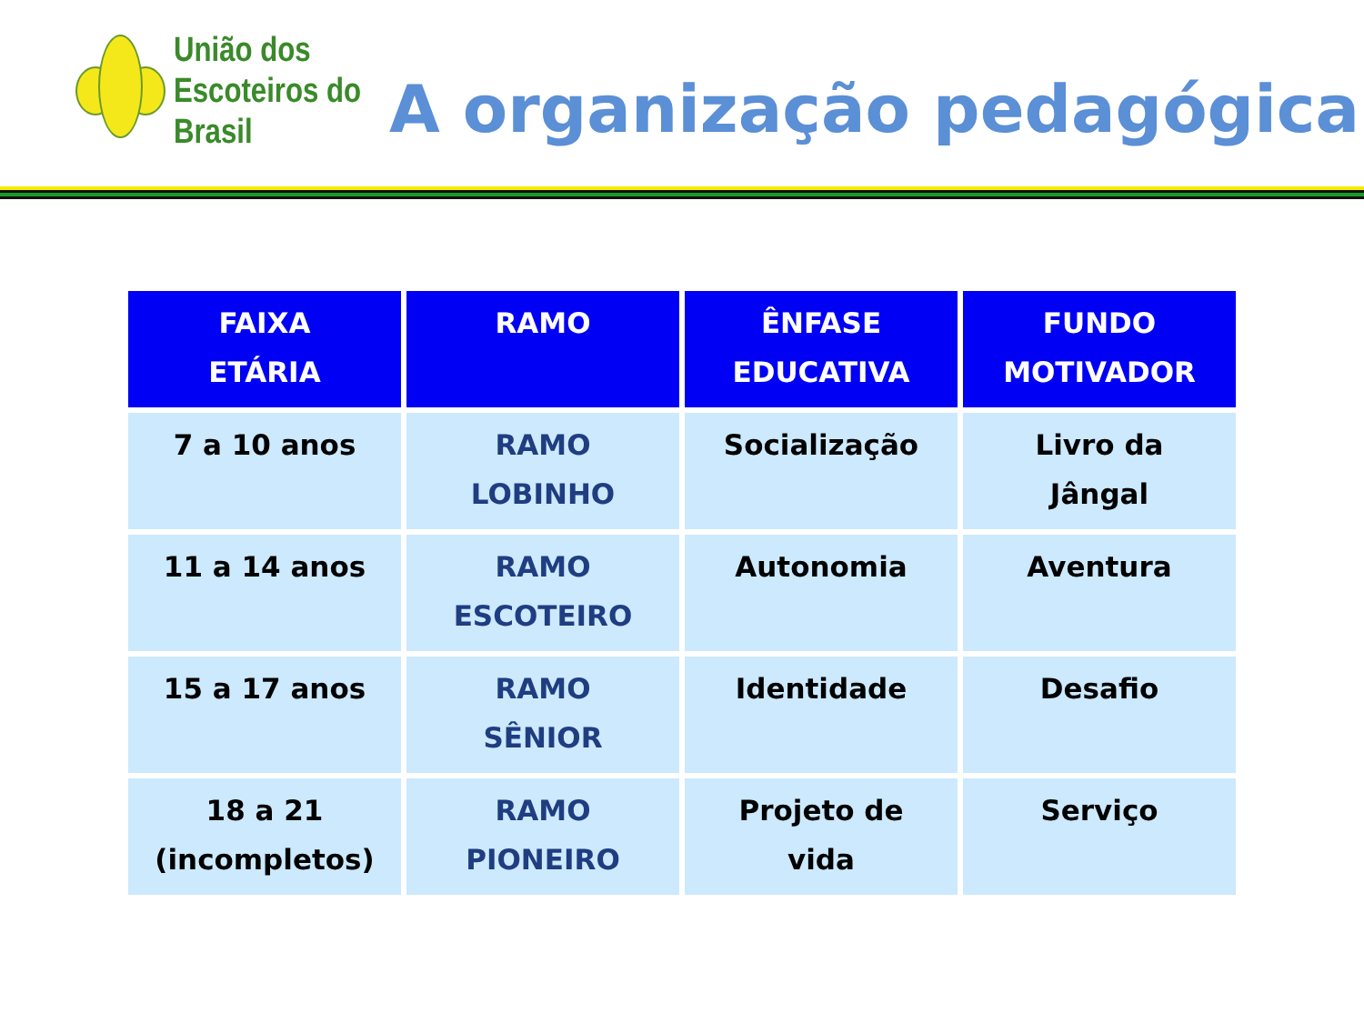União dos
Escoteiros do
Brasil
A organização pedagógica
| FAIXA ETÁRIA | RAMO | ÊNFASE EDUCATIVA | FUNDO MOTIVADOR |
| --- | --- | --- | --- |
| 7 a 10 anos | RAMO LOBINHO | Socialização | Livro da Jângal |
| 11 a 14 anos | RAMO ESCOTEIRO | Autonomia | Aventura |
| 15 a 17 anos | RAMO SÊNIOR | Identidade | Desafio |
| 18 a 21 (incompletos) | RAMO PIONEIRO | Projeto de vida | Serviço |